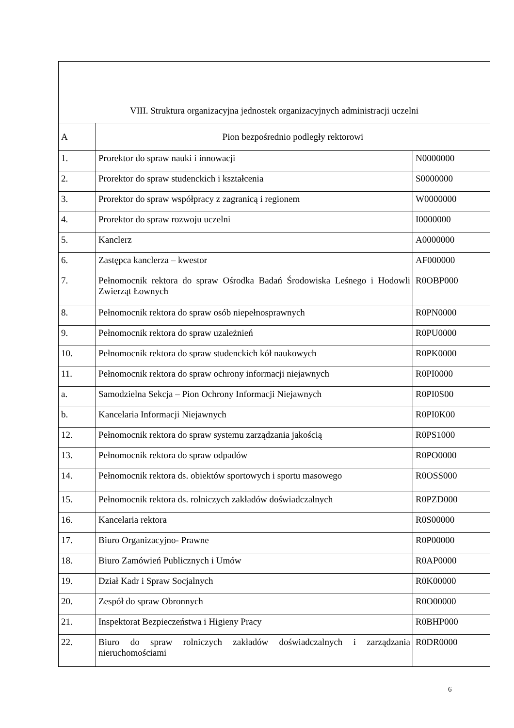| VIII. Struktura organizacyjna jednostek organizacyjnych administracji uczelni | | |
| A | Pion bezpośrednio podległy rektorowi | |
| 1. | Prorektor do spraw nauki i innowacji | N0000000 |
| 2. | Prorektor do spraw studenckich i kształcenia | S0000000 |
| 3. | Prorektor do spraw współpracy z zagranicą i regionem | W0000000 |
| 4. | Prorektor do spraw rozwoju uczelni | I0000000 |
| 5. | Kanclerz | A0000000 |
| 6. | Zastępca kanclerza – kwestor | AF000000 |
| 7. | Pełnomocnik rektora do spraw Ośrodka Badań Środowiska Leśnego i Hodowli Zwierząt Łownych | R0OBP000 |
| 8. | Pełnomocnik rektora do spraw osób niepełnosprawnych | R0PN0000 |
| 9. | Pełnomocnik rektora do spraw uzależnień | R0PU0000 |
| 10. | Pełnomocnik rektora do spraw studenckich kół naukowych | R0PK0000 |
| 11. | Pełnomocnik rektora do spraw ochrony informacji niejawnych | R0PI0000 |
| a. | Samodzielna Sekcja – Pion Ochrony Informacji Niejawnych | R0PI0S00 |
| b. | Kancelaria Informacji Niejawnych | R0PI0K00 |
| 12. | Pełnomocnik rektora do spraw systemu zarządzania jakością | R0PS1000 |
| 13. | Pełnomocnik rektora do spraw odpadów | R0PO0000 |
| 14. | Pełnomocnik rektora ds. obiektów sportowych i sportu masowego | R0OSS000 |
| 15. | Pełnomocnik rektora ds. rolniczych zakładów doświadczalnych | R0PZD000 |
| 16. | Kancelaria rektora | R0S00000 |
| 17. | Biuro Organizacyjno- Prawne | R0P00000 |
| 18. | Biuro Zamówień Publicznych i Umów | R0AP0000 |
| 19. | Dział Kadr i Spraw Socjalnych | R0K00000 |
| 20. | Zespół do spraw Obronnych | R0O00000 |
| 21. | Inspektorat Bezpieczeństwa i Higieny Pracy | R0BHP000 |
| 22. | Biuro do spraw rolniczych zakładów doświadczalnych i zarządzania nieruchomościami | R0DR0000 |
6